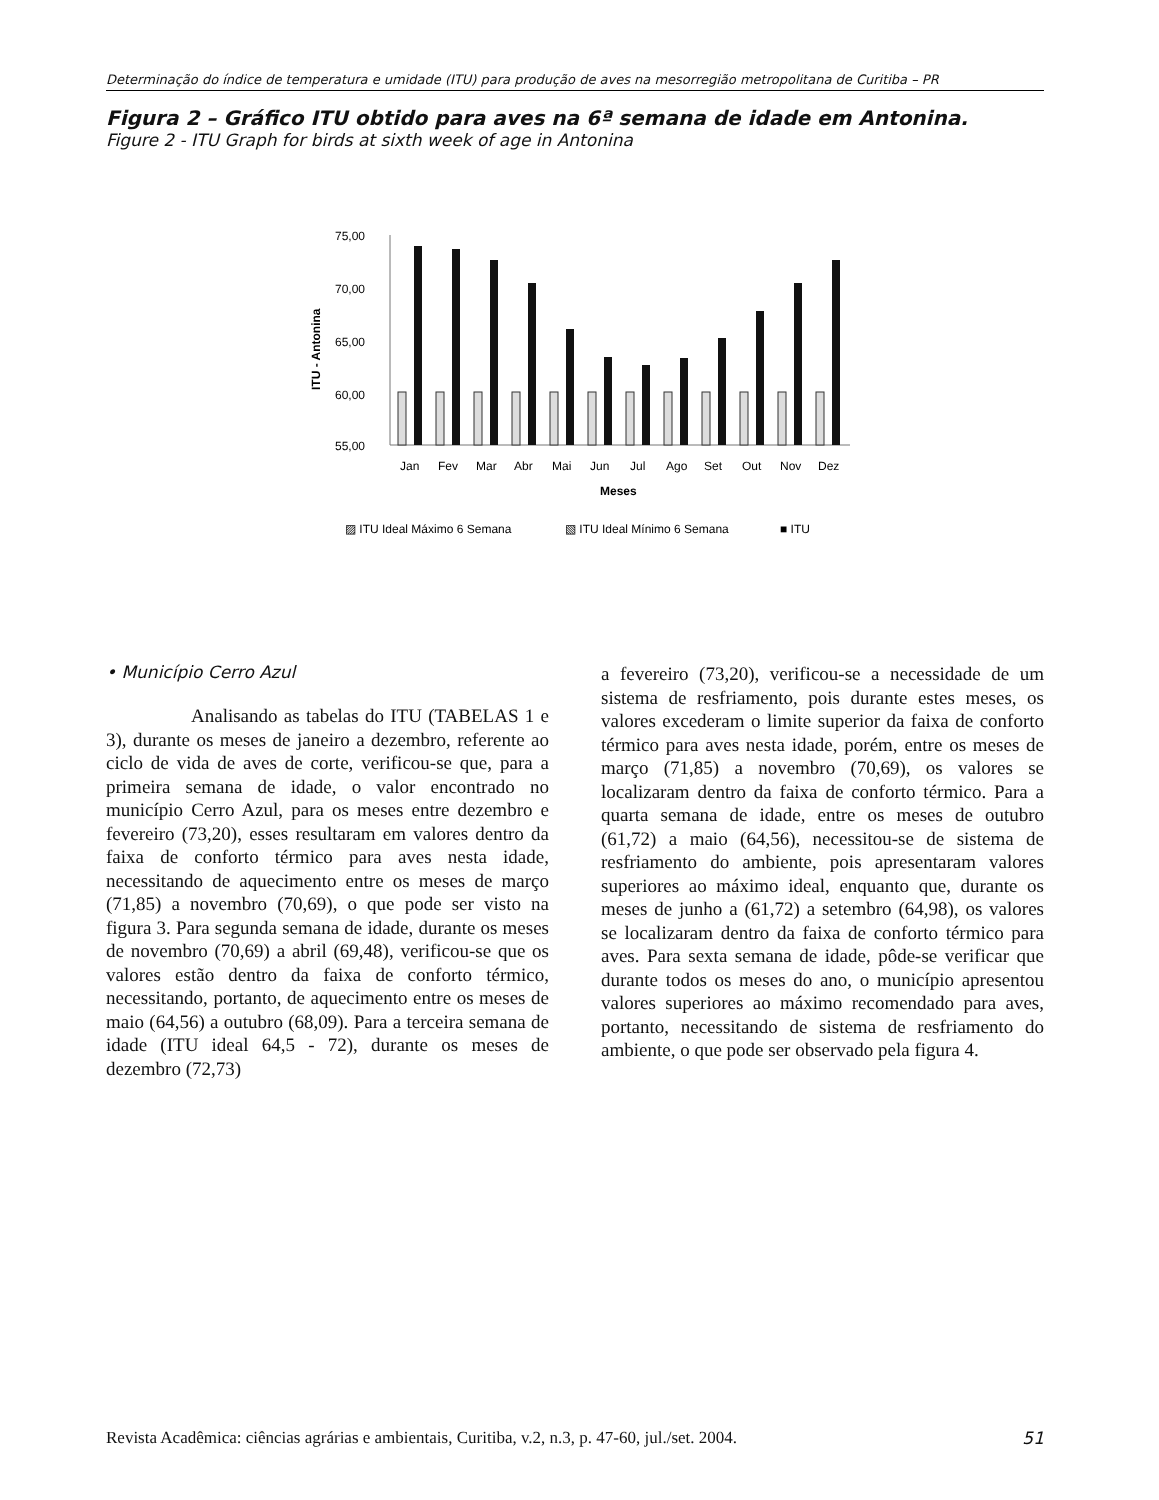Determinação do índice de temperatura e umidade (ITU) para produção de aves na mesorregião metropolitana de Curitiba – PR
Figura 2 – Gráfico ITU obtido para aves na 6ª semana de idade em Antonina.
Figure 2 - ITU Graph for birds at sixth week of age in Antonina
75,00
70,00
65,00
60,00
55,00
ITU - Antonina
Jan
Fev
Mar
Abr
Mai
Jun
Jul
Ago
Set
Out
Nov
Dez
Meses
▨ ITU Ideal Máximo 6 Semana
▧ ITU Ideal Mínimo 6 Semana
■ ITU
• Município Cerro Azul
Analisando as tabelas do ITU (TABELAS 1 e 3), durante os meses de janeiro a dezembro, referente ao ciclo de vida de aves de corte, verificou-se que, para a primeira semana de idade, o valor encontrado no município Cerro Azul, para os meses entre dezembro e fevereiro (73,20), esses resultaram em valores dentro da faixa de conforto térmico para aves nesta idade, necessitando de aquecimento entre os meses de março (71,85) a novembro (70,69), o que pode ser visto na figura 3. Para segunda semana de idade, durante os meses de novembro (70,69) a abril (69,48), verificou-se que os valores estão dentro da faixa de conforto térmico, necessitando, portanto, de aquecimento entre os meses de maio (64,56) a outubro (68,09). Para a terceira semana de idade (ITU ideal 64,5 - 72), durante os meses de dezembro (72,73)
a fevereiro (73,20), verificou-se a necessidade de um sistema de resfriamento, pois durante estes meses, os valores excederam o limite superior da faixa de conforto térmico para aves nesta idade, porém, entre os meses de março (71,85) a novembro (70,69), os valores se localizaram dentro da faixa de conforto térmico. Para a quarta semana de idade, entre os meses de outubro (61,72) a maio (64,56), necessitou-se de sistema de resfriamento do ambiente, pois apresentaram valores superiores ao máximo ideal, enquanto que, durante os meses de junho a (61,72) a setembro (64,98), os valores se localizaram dentro da faixa de conforto térmico para aves. Para sexta semana de idade, pôde-se verificar que durante todos os meses do ano, o município apresentou valores superiores ao máximo recomendado para aves, portanto, necessitando de sistema de resfriamento do ambiente, o que pode ser observado pela figura 4.
Revista Acadêmica: ciências agrárias e ambientais, Curitiba, v.2, n.3, p. 47-60, jul./set. 2004. 51